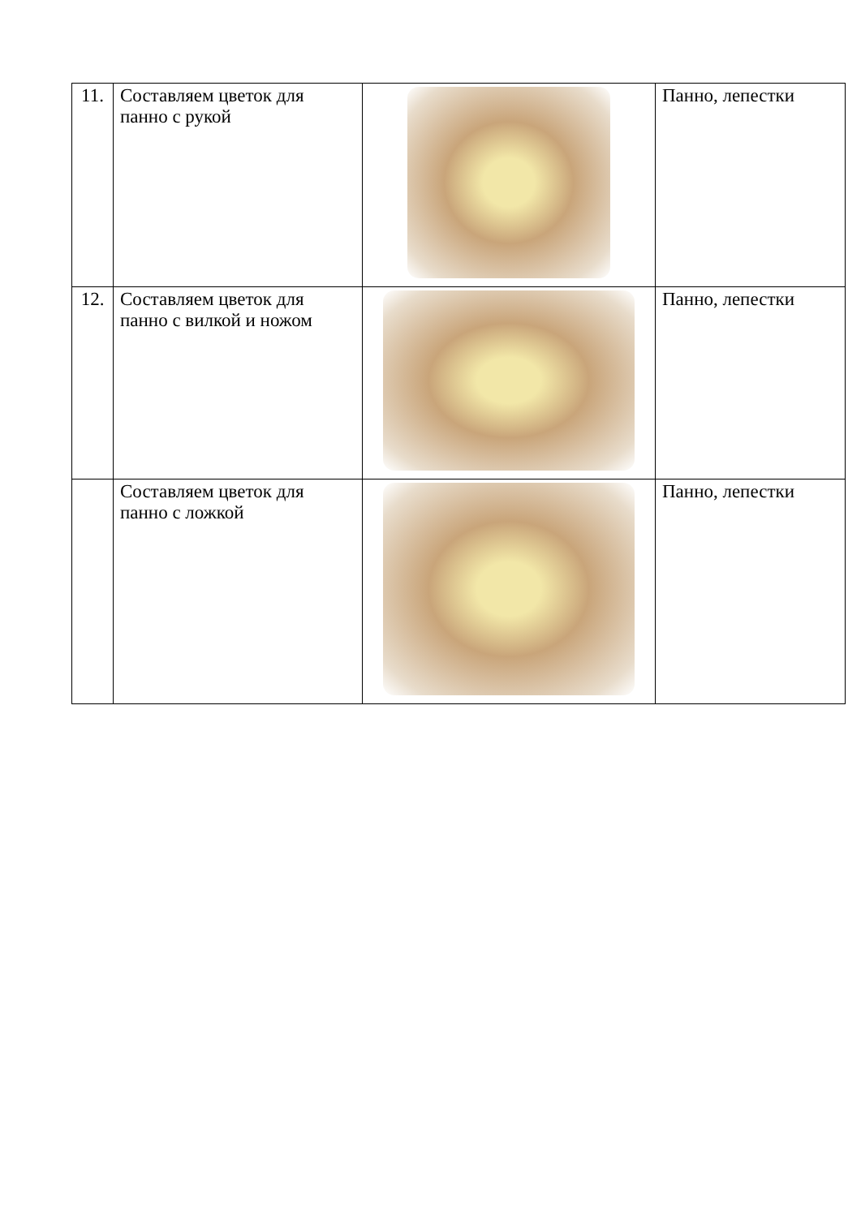| 11. | Составляем цветок для панно с рукой | | Панно, лепестки |
| 12. | Составляем цветок для панно с вилкой и ножом | | Панно, лепестки |
| | Составляем цветок для панно с ложкой | | Панно, лепестки |